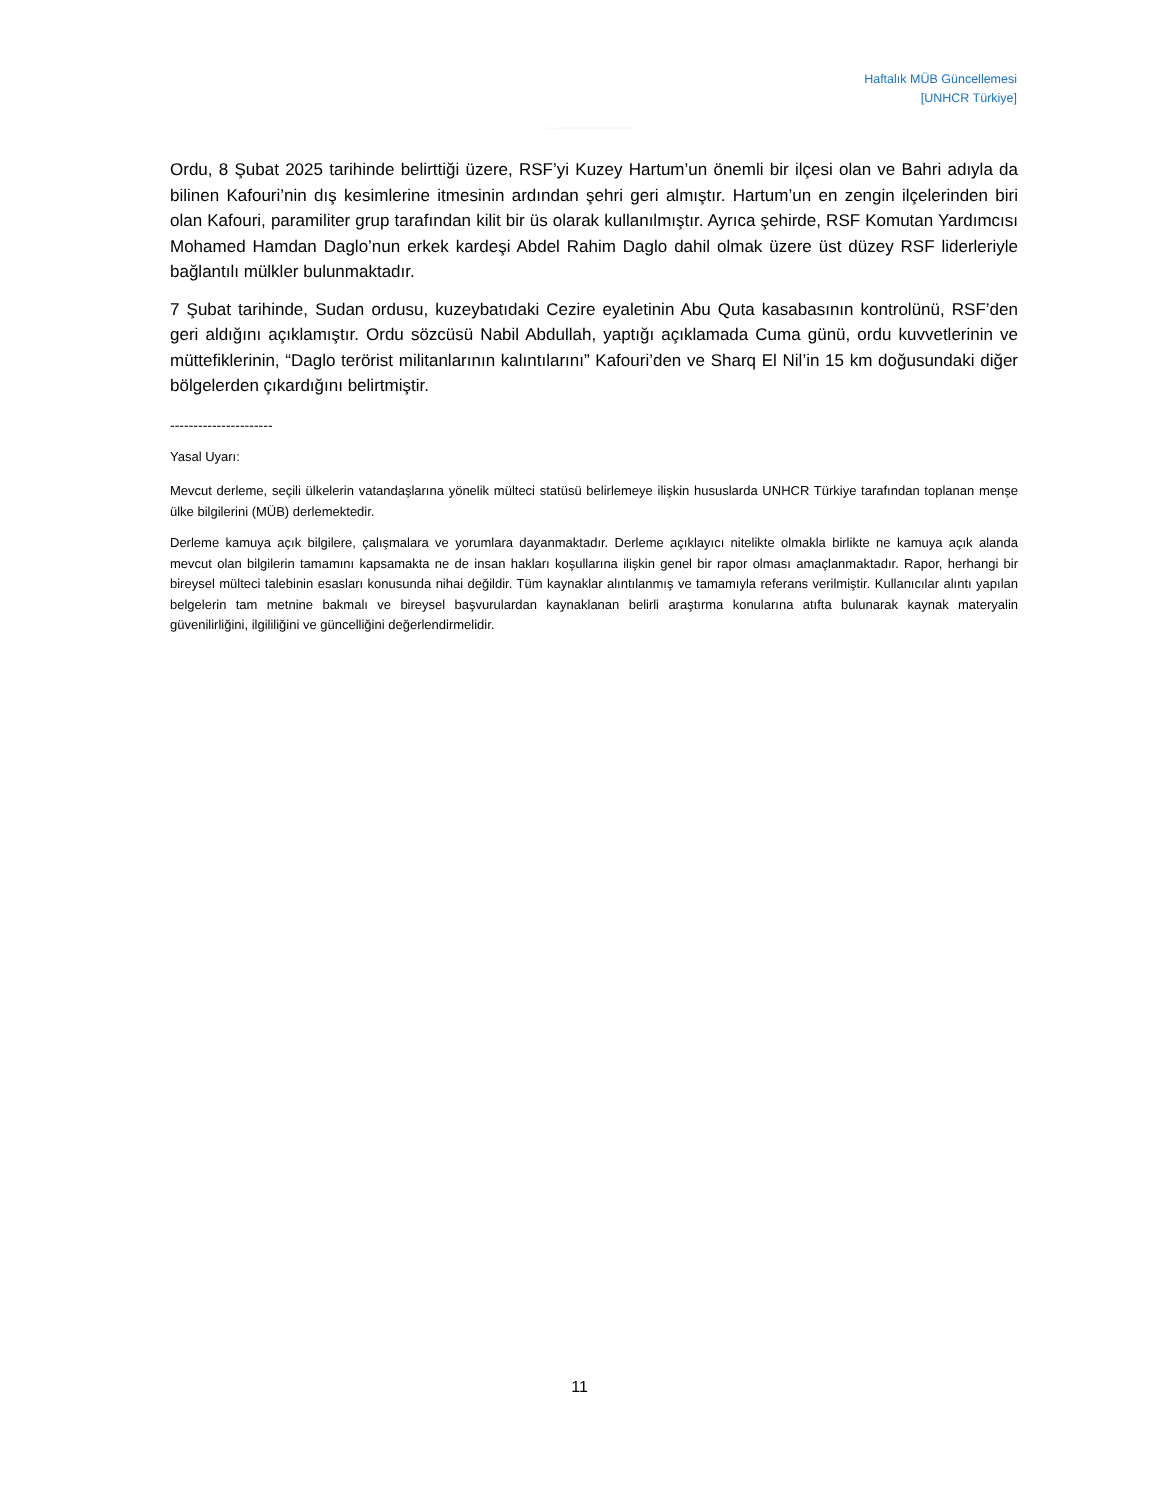Haftalık MÜB Güncellemesi
[UNHCR Türkiye]
Ordu, 8 Şubat 2025 tarihinde belirttiği üzere, RSF’yi Kuzey Hartum’un önemli bir ilçesi olan ve Bahri adıyla da bilinen Kafouri’nin dış kesimlerine itmesinin ardından şehri geri almıştır. Hartum’un en zengin ilçelerinden biri olan Kafouri, paramiliter grup tarafından kilit bir üs olarak kullanılmıştır. Ayrıca şehirde, RSF Komutan Yardımcısı Mohamed Hamdan Daglo’nun erkek kardeşi Abdel Rahim Daglo dahil olmak üzere üst düzey RSF liderleriyle bağlantılı mülkler bulunmaktadır.
7 Şubat tarihinde, Sudan ordusu, kuzeybatıdaki Cezire eyaletinin Abu Quta kasabasının kontrolünü, RSF’den geri aldığını açıklamıştır. Ordu sözcüsü Nabil Abdullah, yaptığı açıklamada Cuma günü, ordu kuvvetlerinin ve müttefiklerinin, “Daglo terörist militanlarının kalıntılarını” Kafouri’den ve Sharq El Nil’in 15 km doğusundaki diğer bölgelerden çıkardığını belirtmiştir.
----------------------
Yasal Uyarı:
Mevcut derleme, seçili ülkelerin vatandaşlarına yönelik mülteci statüsü belirlemeye ilişkin hususlarda UNHCR Türkiye tarafından toplanan menşe ülke bilgilerini (MÜB) derlemektedir.
Derleme kamuya açık bilgilere, çalışmalara ve yorumlara dayanmaktadır. Derleme açıklayıcı nitelikte olmakla birlikte ne kamuya açık alanda mevcut olan bilgilerin tamamını kapsamakta ne de insan hakları koşullarına ilişkin genel bir rapor olması amaçlanmaktadır. Rapor, herhangi bir bireysel mülteci talebinin esasları konusunda nihai değildir. Tüm kaynaklar alıntılanmış ve tamamıyla referans verilmiştir. Kullanıcılar alıntı yapılan belgelerin tam metnine bakmalı ve bireysel başvurulardan kaynaklanan belirli araştırma konularına atıfta bulunarak kaynak materyalin güvenilirliğini, ilgililiğini ve güncelliğini değerlendirmelidir.
11